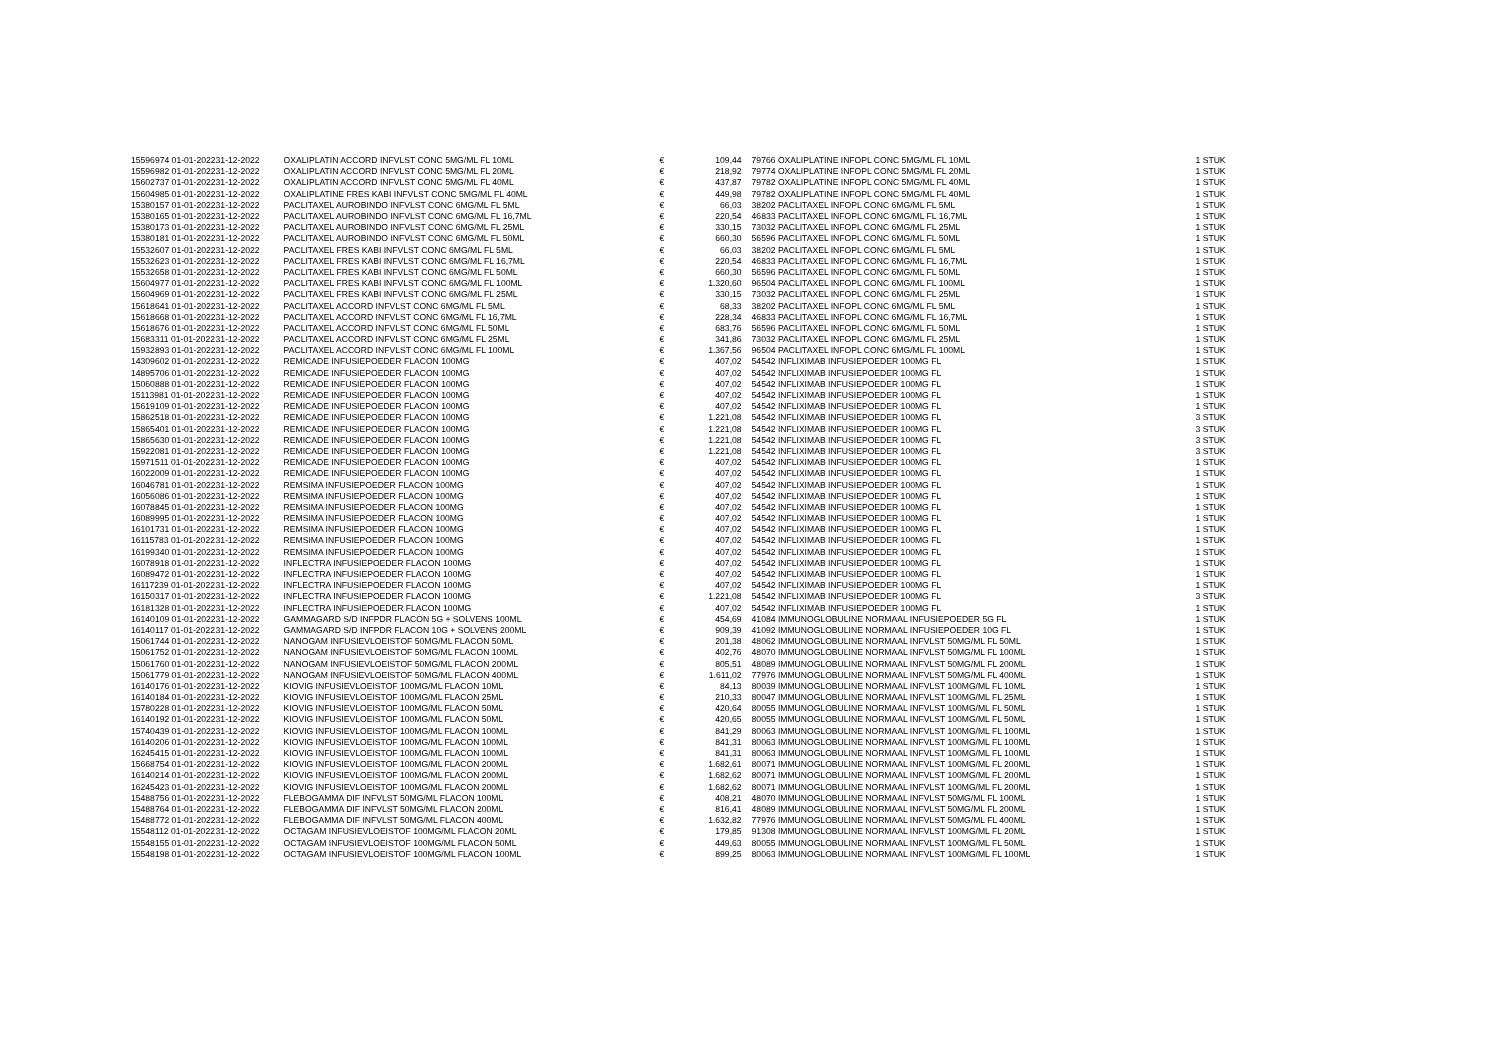| 15596974 01-01-2022 | 31-12-2022 | OXALIPLATIN ACCORD INFVLST CONC 5MG/ML FL 10ML | € | 109,44 | 79766 OXALIPLATINE INFOPL CONC 5MG/ML FL 10ML | 1 STUK |
| 15596982 01-01-2022 | 31-12-2022 | OXALIPLATIN ACCORD INFVLST CONC 5MG/ML FL 20ML | € | 218,92 | 79774 OXALIPLATINE INFOPL CONC 5MG/ML FL 20ML | 1 STUK |
| 15602737 01-01-2022 | 31-12-2022 | OXALIPLATIN ACCORD INFVLST CONC 5MG/ML FL 40ML | € | 437,87 | 79782 OXALIPLATINE INFOPL CONC 5MG/ML FL 40ML | 1 STUK |
| 15604985 01-01-2022 | 31-12-2022 | OXALIPLATINE FRES KABI INFVLST CONC 5MG/ML FL 40ML | € | 449,98 | 79782 OXALIPLATINE INFOPL CONC 5MG/ML FL 40ML | 1 STUK |
| 15380157 01-01-2022 | 31-12-2022 | PACLITAXEL AUROBINDO INFVLST CONC 6MG/ML FL 5ML | € | 66,03 | 38202 PACLITAXEL INFOPL CONC 6MG/ML FL 5ML | 1 STUK |
| 15380165 01-01-2022 | 31-12-2022 | PACLITAXEL AUROBINDO INFVLST CONC 6MG/ML FL 16,7ML | € | 220,54 | 46833 PACLITAXEL INFOPL CONC 6MG/ML FL 16,7ML | 1 STUK |
| 15380173 01-01-2022 | 31-12-2022 | PACLITAXEL AUROBINDO INFVLST CONC 6MG/ML FL 25ML | € | 330,15 | 73032 PACLITAXEL INFOPL CONC 6MG/ML FL 25ML | 1 STUK |
| 15380181 01-01-2022 | 31-12-2022 | PACLITAXEL AUROBINDO INFVLST CONC 6MG/ML FL 50ML | € | 660,30 | 56596 PACLITAXEL INFOPL CONC 6MG/ML FL 50ML | 1 STUK |
| 15532607 01-01-2022 | 31-12-2022 | PACLITAXEL FRES KABI INFVLST CONC 6MG/ML FL 5ML | € | 66,03 | 38202 PACLITAXEL INFOPL CONC 6MG/ML FL 5ML | 1 STUK |
| 15532623 01-01-2022 | 31-12-2022 | PACLITAXEL FRES KABI INFVLST CONC 6MG/ML FL 16,7ML | € | 220,54 | 46833 PACLITAXEL INFOPL CONC 6MG/ML FL 16,7ML | 1 STUK |
| 15532658 01-01-2022 | 31-12-2022 | PACLITAXEL FRES KABI INFVLST CONC 6MG/ML FL 50ML | € | 660,30 | 56596 PACLITAXEL INFOPL CONC 6MG/ML FL 50ML | 1 STUK |
| 15604977 01-01-2022 | 31-12-2022 | PACLITAXEL FRES KABI INFVLST CONC 6MG/ML FL 100ML | € | 1.320,60 | 96504 PACLITAXEL INFOPL CONC 6MG/ML FL 100ML | 1 STUK |
| 15604969 01-01-2022 | 31-12-2022 | PACLITAXEL FRES KABI INFVLST CONC 6MG/ML FL 25ML | € | 330,15 | 73032 PACLITAXEL INFOPL CONC 6MG/ML FL 25ML | 1 STUK |
| 15618641 01-01-2022 | 31-12-2022 | PACLITAXEL ACCORD INFVLST CONC 6MG/ML FL 5ML | € | 68,33 | 38202 PACLITAXEL INFOPL CONC 6MG/ML FL 5ML | 1 STUK |
| 15618668 01-01-2022 | 31-12-2022 | PACLITAXEL ACCORD INFVLST CONC 6MG/ML FL 16,7ML | € | 228,34 | 46833 PACLITAXEL INFOPL CONC 6MG/ML FL 16,7ML | 1 STUK |
| 15618676 01-01-2022 | 31-12-2022 | PACLITAXEL ACCORD INFVLST CONC 6MG/ML FL 50ML | € | 683,76 | 56596 PACLITAXEL INFOPL CONC 6MG/ML FL 50ML | 1 STUK |
| 15683311 01-01-2022 | 31-12-2022 | PACLITAXEL ACCORD INFVLST CONC 6MG/ML FL 25ML | € | 341,86 | 73032 PACLITAXEL INFOPL CONC 6MG/ML FL 25ML | 1 STUK |
| 15932893 01-01-2022 | 31-12-2022 | PACLITAXEL ACCORD INFVLST CONC 6MG/ML FL 100ML | € | 1.367,56 | 96504 PACLITAXEL INFOPL CONC 6MG/ML FL 100ML | 1 STUK |
| 14309602 01-01-2022 | 31-12-2022 | REMICADE INFUSIEPOEDER FLACON 100MG | € | 407,02 | 54542 INFLIXIMAB INFUSIEPOEDER 100MG FL | 1 STUK |
| 14895706 01-01-2022 | 31-12-2022 | REMICADE INFUSIEPOEDER FLACON 100MG | € | 407,02 | 54542 INFLIXIMAB INFUSIEPOEDER 100MG FL | 1 STUK |
| 15060888 01-01-2022 | 31-12-2022 | REMICADE INFUSIEPOEDER FLACON 100MG | € | 407,02 | 54542 INFLIXIMAB INFUSIEPOEDER 100MG FL | 1 STUK |
| 15113981 01-01-2022 | 31-12-2022 | REMICADE INFUSIEPOEDER FLACON 100MG | € | 407,02 | 54542 INFLIXIMAB INFUSIEPOEDER 100MG FL | 1 STUK |
| 15619109 01-01-2022 | 31-12-2022 | REMICADE INFUSIEPOEDER FLACON 100MG | € | 407,02 | 54542 INFLIXIMAB INFUSIEPOEDER 100MG FL | 1 STUK |
| 15862518 01-01-2022 | 31-12-2022 | REMICADE INFUSIEPOEDER FLACON 100MG | € | 1.221,08 | 54542 INFLIXIMAB INFUSIEPOEDER 100MG FL | 3 STUK |
| 15865401 01-01-2022 | 31-12-2022 | REMICADE INFUSIEPOEDER FLACON 100MG | € | 1.221,08 | 54542 INFLIXIMAB INFUSIEPOEDER 100MG FL | 3 STUK |
| 15865630 01-01-2022 | 31-12-2022 | REMICADE INFUSIEPOEDER FLACON 100MG | € | 1.221,08 | 54542 INFLIXIMAB INFUSIEPOEDER 100MG FL | 3 STUK |
| 15922081 01-01-2022 | 31-12-2022 | REMICADE INFUSIEPOEDER FLACON 100MG | € | 1.221,08 | 54542 INFLIXIMAB INFUSIEPOEDER 100MG FL | 3 STUK |
| 15971511 01-01-2022 | 31-12-2022 | REMICADE INFUSIEPOEDER FLACON 100MG | € | 407,02 | 54542 INFLIXIMAB INFUSIEPOEDER 100MG FL | 1 STUK |
| 16022009 01-01-2022 | 31-12-2022 | REMICADE INFUSIEPOEDER FLACON 100MG | € | 407,02 | 54542 INFLIXIMAB INFUSIEPOEDER 100MG FL | 1 STUK |
| 16046781 01-01-2022 | 31-12-2022 | REMSIMA INFUSIEPOEDER FLACON 100MG | € | 407,02 | 54542 INFLIXIMAB INFUSIEPOEDER 100MG FL | 1 STUK |
| 16056086 01-01-2022 | 31-12-2022 | REMSIMA INFUSIEPOEDER FLACON 100MG | € | 407,02 | 54542 INFLIXIMAB INFUSIEPOEDER 100MG FL | 1 STUK |
| 16078845 01-01-2022 | 31-12-2022 | REMSIMA INFUSIEPOEDER FLACON 100MG | € | 407,02 | 54542 INFLIXIMAB INFUSIEPOEDER 100MG FL | 1 STUK |
| 16089995 01-01-2022 | 31-12-2022 | REMSIMA INFUSIEPOEDER FLACON 100MG | € | 407,02 | 54542 INFLIXIMAB INFUSIEPOEDER 100MG FL | 1 STUK |
| 16101731 01-01-2022 | 31-12-2022 | REMSIMA INFUSIEPOEDER FLACON 100MG | € | 407,02 | 54542 INFLIXIMAB INFUSIEPOEDER 100MG FL | 1 STUK |
| 16115783 01-01-2022 | 31-12-2022 | REMSIMA INFUSIEPOEDER FLACON 100MG | € | 407,02 | 54542 INFLIXIMAB INFUSIEPOEDER 100MG FL | 1 STUK |
| 16199340 01-01-2022 | 31-12-2022 | REMSIMA INFUSIEPOEDER FLACON 100MG | € | 407,02 | 54542 INFLIXIMAB INFUSIEPOEDER 100MG FL | 1 STUK |
| 16078918 01-01-2022 | 31-12-2022 | INFLECTRA INFUSIEPOEDER FLACON 100MG | € | 407,02 | 54542 INFLIXIMAB INFUSIEPOEDER 100MG FL | 1 STUK |
| 16089472 01-01-2022 | 31-12-2022 | INFLECTRA INFUSIEPOEDER FLACON 100MG | € | 407,02 | 54542 INFLIXIMAB INFUSIEPOEDER 100MG FL | 1 STUK |
| 16117239 01-01-2022 | 31-12-2022 | INFLECTRA INFUSIEPOEDER FLACON 100MG | € | 407,02 | 54542 INFLIXIMAB INFUSIEPOEDER 100MG FL | 1 STUK |
| 16150317 01-01-2022 | 31-12-2022 | INFLECTRA INFUSIEPOEDER FLACON 100MG | € | 1.221,08 | 54542 INFLIXIMAB INFUSIEPOEDER 100MG FL | 3 STUK |
| 16181328 01-01-2022 | 31-12-2022 | INFLECTRA INFUSIEPOEDER FLACON 100MG | € | 407,02 | 54542 INFLIXIMAB INFUSIEPOEDER 100MG FL | 1 STUK |
| 16140109 01-01-2022 | 31-12-2022 | GAMMAGARD S/D INFPDR FLACON 5G + SOLVENS 100ML | € | 454,69 | 41084 IMMUNOGLOBULINE NORMAAL INFUSIEPOEDER 5G FL | 1 STUK |
| 16140117 01-01-2022 | 31-12-2022 | GAMMAGARD S/D INFPDR FLACON 10G + SOLVENS 200ML | € | 909,39 | 41092 IMMUNOGLOBULINE NORMAAL INFUSIEPOEDER 10G FL | 1 STUK |
| 15061744 01-01-2022 | 31-12-2022 | NANOGAM INFUSIEVLOEISTOF 50MG/ML FLACON 50ML | € | 201,38 | 48062 IMMUNOGLOBULINE NORMAAL INFVLST 50MG/ML FL 50ML | 1 STUK |
| 15061752 01-01-2022 | 31-12-2022 | NANOGAM INFUSIEVLOEISTOF 50MG/ML FLACON 100ML | € | 402,76 | 48070 IMMUNOGLOBULINE NORMAAL INFVLST 50MG/ML FL 100ML | 1 STUK |
| 15061760 01-01-2022 | 31-12-2022 | NANOGAM INFUSIEVLOEISTOF 50MG/ML FLACON 200ML | € | 805,51 | 48089 IMMUNOGLOBULINE NORMAAL INFVLST 50MG/ML FL 200ML | 1 STUK |
| 15061779 01-01-2022 | 31-12-2022 | NANOGAM INFUSIEVLOEISTOF 50MG/ML FLACON 400ML | € | 1.611,02 | 77976 IMMUNOGLOBULINE NORMAAL INFVLST 50MG/ML FL 400ML | 1 STUK |
| 16140176 01-01-2022 | 31-12-2022 | KIOVIG INFUSIEVLOEISTOF 100MG/ML FLACON 10ML | € | 84,13 | 80039 IMMUNOGLOBULINE NORMAAL INFVLST 100MG/ML FL 10ML | 1 STUK |
| 16140184 01-01-2022 | 31-12-2022 | KIOVIG INFUSIEVLOEISTOF 100MG/ML FLACON 25ML | € | 210,33 | 80047 IMMUNOGLOBULINE NORMAAL INFVLST 100MG/ML FL 25ML | 1 STUK |
| 15780228 01-01-2022 | 31-12-2022 | KIOVIG INFUSIEVLOEISTOF 100MG/ML FLACON 50ML | € | 420,64 | 80055 IMMUNOGLOBULINE NORMAAL INFVLST 100MG/ML FL 50ML | 1 STUK |
| 16140192 01-01-2022 | 31-12-2022 | KIOVIG INFUSIEVLOEISTOF 100MG/ML FLACON 50ML | € | 420,65 | 80055 IMMUNOGLOBULINE NORMAAL INFVLST 100MG/ML FL 50ML | 1 STUK |
| 15740439 01-01-2022 | 31-12-2022 | KIOVIG INFUSIEVLOEISTOF 100MG/ML FLACON 100ML | € | 841,29 | 80063 IMMUNOGLOBULINE NORMAAL INFVLST 100MG/ML FL 100ML | 1 STUK |
| 16140206 01-01-2022 | 31-12-2022 | KIOVIG INFUSIEVLOEISTOF 100MG/ML FLACON 100ML | € | 841,31 | 80063 IMMUNOGLOBULINE NORMAAL INFVLST 100MG/ML FL 100ML | 1 STUK |
| 16245415 01-01-2022 | 31-12-2022 | KIOVIG INFUSIEVLOEISTOF 100MG/ML FLACON 100ML | € | 841,31 | 80063 IMMUNOGLOBULINE NORMAAL INFVLST 100MG/ML FL 100ML | 1 STUK |
| 15668754 01-01-2022 | 31-12-2022 | KIOVIG INFUSIEVLOEISTOF 100MG/ML FLACON 200ML | € | 1.682,61 | 80071 IMMUNOGLOBULINE NORMAAL INFVLST 100MG/ML FL 200ML | 1 STUK |
| 16140214 01-01-2022 | 31-12-2022 | KIOVIG INFUSIEVLOEISTOF 100MG/ML FLACON 200ML | € | 1.682,62 | 80071 IMMUNOGLOBULINE NORMAAL INFVLST 100MG/ML FL 200ML | 1 STUK |
| 16245423 01-01-2022 | 31-12-2022 | KIOVIG INFUSIEVLOEISTOF 100MG/ML FLACON 200ML | € | 1.682,62 | 80071 IMMUNOGLOBULINE NORMAAL INFVLST 100MG/ML FL 200ML | 1 STUK |
| 15488756 01-01-2022 | 31-12-2022 | FLEBOGAMMA DIF INFVLST 50MG/ML FLACON 100ML | € | 408,21 | 48070 IMMUNOGLOBULINE NORMAAL INFVLST 50MG/ML FL 100ML | 1 STUK |
| 15488764 01-01-2022 | 31-12-2022 | FLEBOGAMMA DIF INFVLST 50MG/ML FLACON 200ML | € | 816,41 | 48089 IMMUNOGLOBULINE NORMAAL INFVLST 50MG/ML FL 200ML | 1 STUK |
| 15488772 01-01-2022 | 31-12-2022 | FLEBOGAMMA DIF INFVLST 50MG/ML FLACON 400ML | € | 1.632,82 | 77976 IMMUNOGLOBULINE NORMAAL INFVLST 50MG/ML FL 400ML | 1 STUK |
| 15548112 01-01-2022 | 31-12-2022 | OCTAGAM INFUSIEVLOEISTOF 100MG/ML FLACON 20ML | € | 179,85 | 91308 IMMUNOGLOBULINE NORMAAL INFVLST 100MG/ML FL 20ML | 1 STUK |
| 15548155 01-01-2022 | 31-12-2022 | OCTAGAM INFUSIEVLOEISTOF 100MG/ML FLACON 50ML | € | 449,63 | 80055 IMMUNOGLOBULINE NORMAAL INFVLST 100MG/ML FL 50ML | 1 STUK |
| 15548198 01-01-2022 | 31-12-2022 | OCTAGAM INFUSIEVLOEISTOF 100MG/ML FLACON 100ML | € | 899,25 | 80063 IMMUNOGLOBULINE NORMAAL INFVLST 100MG/ML FL 100ML | 1 STUK |